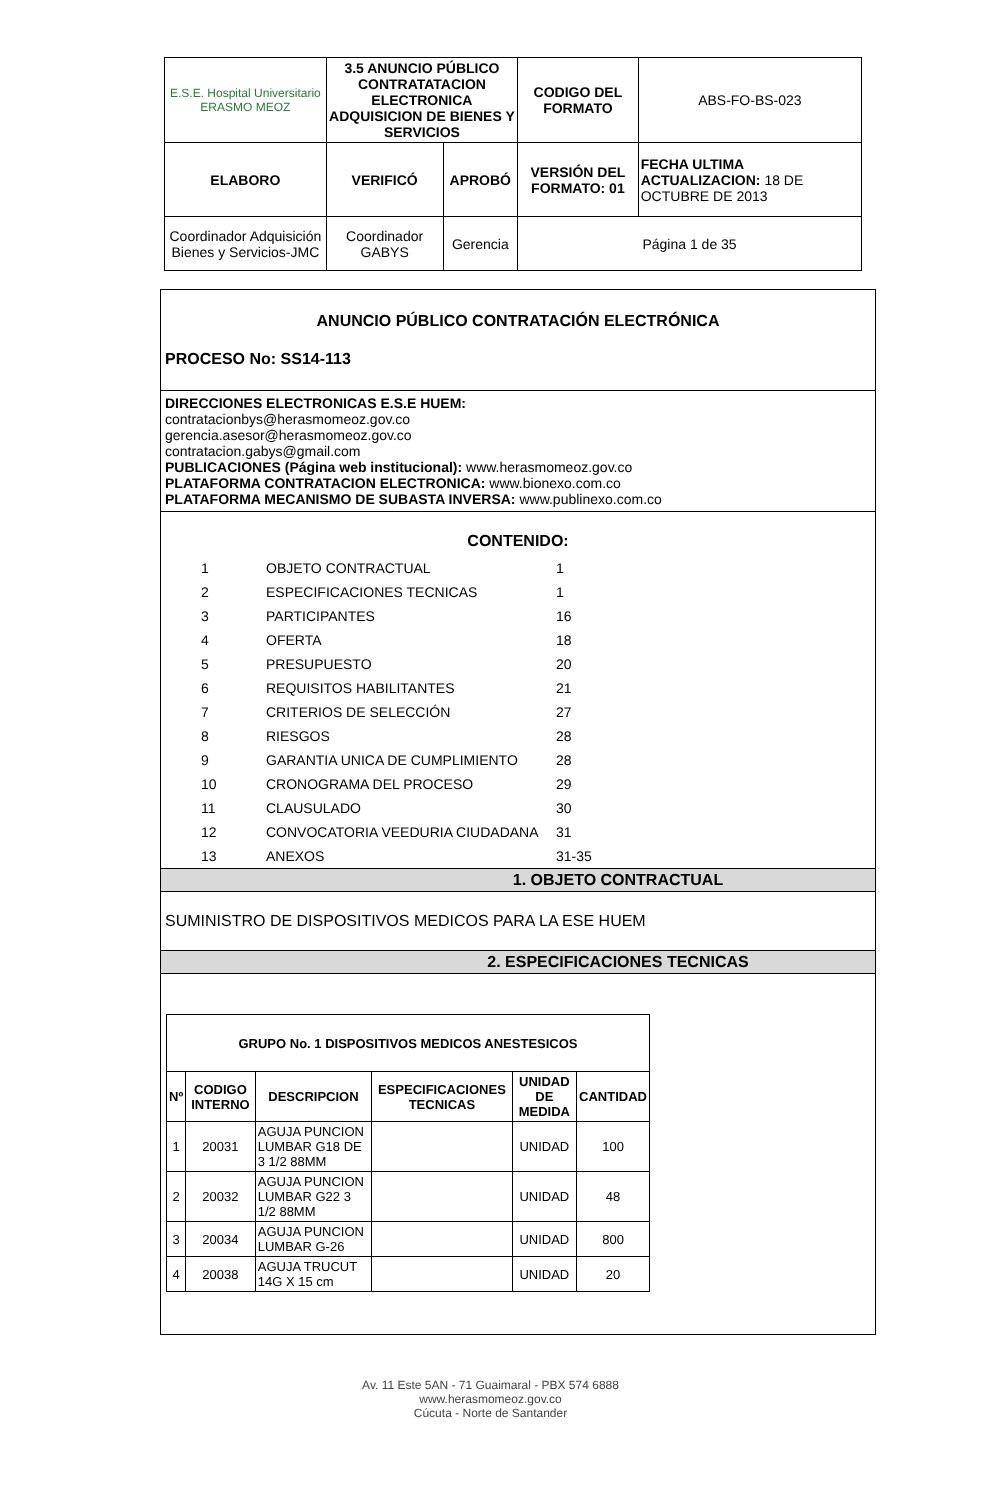| E.S.E. Hospital Universitario ERASMO MEOZ | 3.5 ANUNCIO PÚBLICO CONTRATATACION ELECTRONICA ADQUISICION DE BIENES Y SERVICIOS | | CODIGO DEL FORMATO | ABS-FO-BS-023 |
| ELABORO | VERIFICÓ | APROBÓ | VERSIÓN DEL FORMATO: 01 | FECHA ULTIMA ACTUALIZACION: 18 DE OCTUBRE DE 2013 |
| Coordinador Adquisición Bienes y Servicios-JMC | Coordinador GABYS | Gerencia | Página 1 de 35 | |
ANUNCIO PÚBLICO CONTRATACIÓN ELECTRÓNICA
PROCESO No: SS14-113
DIRECCIONES ELECTRONICAS E.S.E HUEM:
contratacionbys@herasmomeoz.gov.co
gerencia.asesor@herasmomeoz.gov.co
contratacion.gabys@gmail.com
PUBLICACIONES (Página web institucional): www.herasmomeoz.gov.co
PLATAFORMA CONTRATACION ELECTRONICA: www.bionexo.com.co
PLATAFORMA MECANISMO DE SUBASTA INVERSA: www.publinexo.com.co
CONTENIDO:
| 1 | OBJETO CONTRACTUAL | 1 |
| 2 | ESPECIFICACIONES TECNICAS | 1 |
| 3 | PARTICIPANTES | 16 |
| 4 | OFERTA | 18 |
| 5 | PRESUPUESTO | 20 |
| 6 | REQUISITOS HABILITANTES | 21 |
| 7 | CRITERIOS DE SELECCIÓN | 27 |
| 8 | RIESGOS | 28 |
| 9 | GARANTIA UNICA DE CUMPLIMIENTO | 28 |
| 10 | CRONOGRAMA DEL PROCESO | 29 |
| 11 | CLAUSULADO | 30 |
| 12 | CONVOCATORIA VEEDURIA CIUDADANA | 31 |
| 13 | ANEXOS | 31-35 |
1. OBJETO CONTRACTUAL
SUMINISTRO DE DISPOSITIVOS MEDICOS PARA LA ESE HUEM
2. ESPECIFICACIONES TECNICAS
| GRUPO No. 1 DISPOSITIVOS MEDICOS ANESTESICOS | | | | | |
| --- | --- | --- | --- | --- | --- |
| Nº | CODIGO INTERNO | DESCRIPCION | ESPECIFICACIONES TECNICAS | UNIDAD DE MEDIDA | CANTIDAD |
| 1 | 20031 | AGUJA PUNCION LUMBAR G18 DE 3 1/2 88MM | | UNIDAD | 100 |
| 2 | 20032 | AGUJA PUNCION LUMBAR G22 3 1/2 88MM | | UNIDAD | 48 |
| 3 | 20034 | AGUJA PUNCION LUMBAR G-26 | | UNIDAD | 800 |
| 4 | 20038 | AGUJA TRUCUT 14G X 15 cm | | UNIDAD | 20 |
Av. 11 Este 5AN - 71 Guaimaral - PBX 574 6888
www.herasmomeoz.gov.co
Cúcuta - Norte de Santander